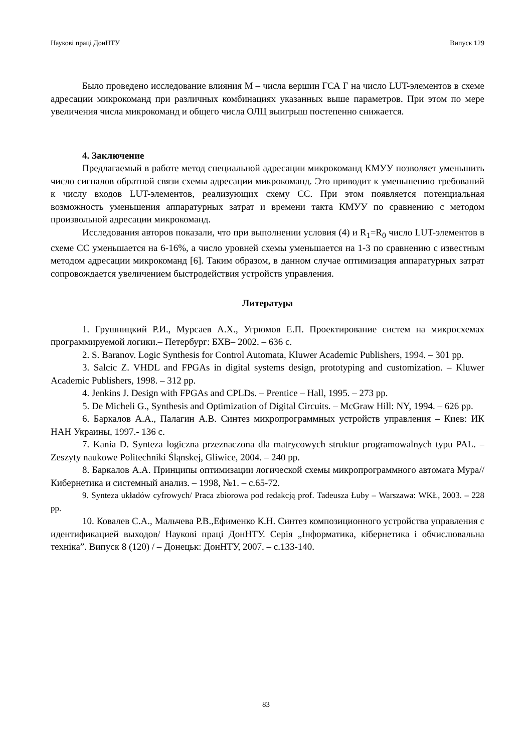Наукові праці ДонНТУ Випуск 129
Было проведено исследование влияния M – числа вершин ГСА Г на число LUT-элементов в схеме адресации микрокоманд при различных комбинациях указанных выше параметров. При этом по мере увеличения числа микрокоманд и общего числа ОЛЦ выигрыш постепенно снижается.
4. Заключение
Предлагаемый в работе метод специальной адресации микрокоманд КМУУ позволяет уменьшить число сигналов обратной связи схемы адресации микрокоманд. Это приводит к уменьшению требований к числу входов LUT-элементов, реализующих схему СС. При этом появляется потенциальная возможность уменьшения аппаратурных затрат и времени такта КМУУ по сравнению с методом произвольной адресации микрокоманд.
Исследования авторов показали, что при выполнении условия (4) и R<sub>1</sub>=R<sub>0</sub> число LUT-элементов в схеме СС уменьшается на 6-16%, а число уровней схемы уменьшается на 1-3 по сравнению с известным методом адресации микрокоманд [6]. Таким образом, в данном случае оптимизация аппаратурных затрат сопровождается увеличением быстродействия устройств управления.
Литература
1. Грушницкий Р.И., Мурсаев А.Х., Угрюмов Е.П. Проектирование систем на микросхемах программируемой логики.– Петербург: БХВ– 2002. – 636 с.
2. S. Baranov. Logic Synthesis for Control Automata, Kluwer Academic Publishers, 1994. – 301 pp.
3. Salcic Z. VHDL and FPGAs in digital systems design, prototyping and customization. – Kluwer Academic Publishers, 1998. – 312 pp.
4. Jenkins J. Design with FPGAs and CPLDs. – Prentice – Hall, 1995. – 273 pp.
5. De Micheli G., Synthesis and Optimization of Digital Circuits. – McGraw Hill: NY, 1994. – 626 pp.
6. Баркалов А.А., Палагин А.В. Синтез микропрограммных устройств управления – Киев: ИК НАН Украины, 1997.- 136 с.
7. Kania D. Synteza logiczna przeznaczona dla matrycowych struktur programowalnych typu PAL. – Zeszyty naukowe Politechniki Śląnskej, Gliwice, 2004. – 240 pp.
8. Баркалов А.А. Принципы оптимизации логической схемы микропрограммного автомата Мура// Кибернетика и системный анализ. – 1998, №1. – с.65-72.
9. Synteza układów cyfrowych/ Praca zbiorowa pod redakcją prof. Tadeusza Łuby – Warszawa: WKŁ, 2003. – 228 pp.
10. Ковалев С.А., Мальчева Р.В.,Ефименко К.Н. Синтез композиционного устройства управления с идентификацией выходов/ Наукові праці ДонНТУ. Серія „Інформатика, кібернетика і обчислювальна техніка”. Випуск 8 (120) / – Донецьк: ДонНТУ, 2007. – с.133-140.
83